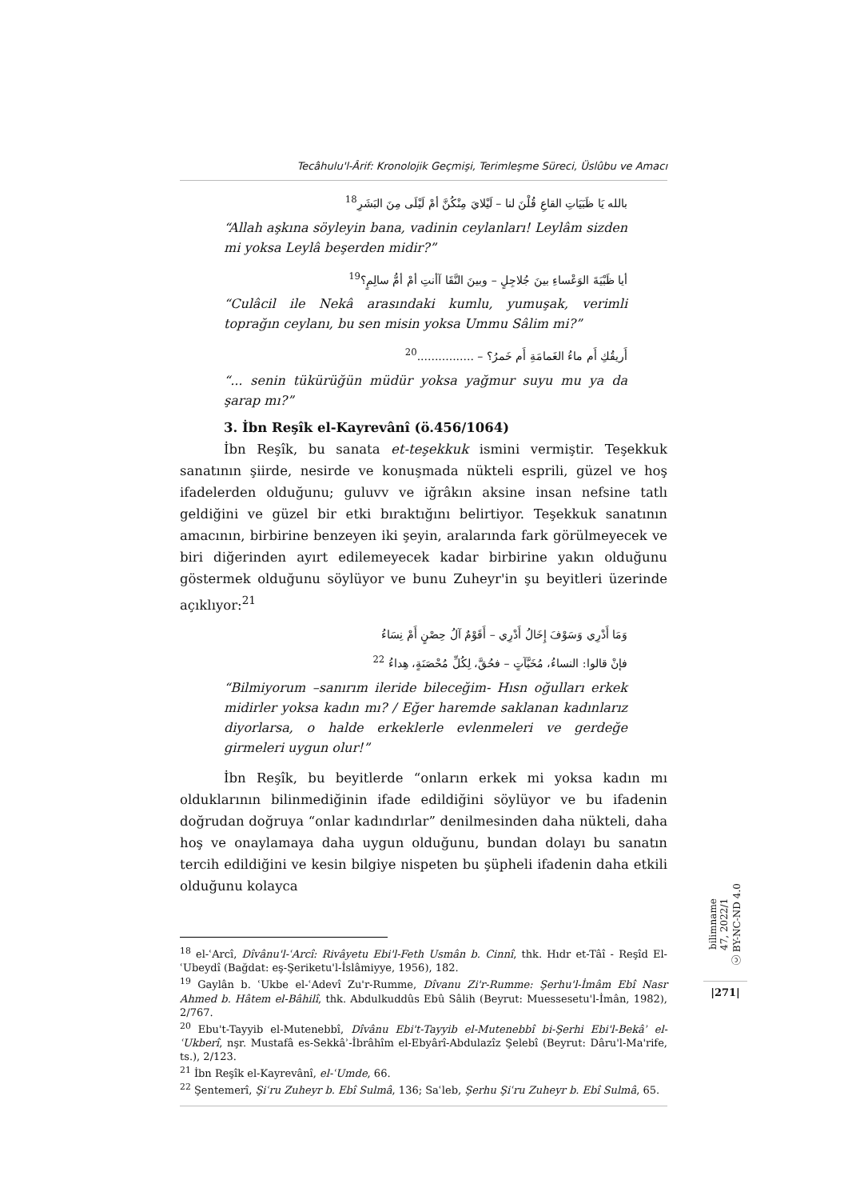Tecâhulu'l-Ârif: Kronolojik Geçmişi, Terimleşme Süreci, Üslûbu ve Amacı
بالله يَا ظَبَيَاتِ القاعِ قُلْنَ لنا – لَيْلايَ مِنْكُنَّ أمْ لَيْلَى مِنَ البَشَرِ<sup>18</sup>
“Allah aşkına söyleyin bana, vadinin ceylanları! Leylâm sizden mi yoksa Leylâ beşerden midir?”
أيا ظَبْيَةَ الوَعْساءِ بينَ جُلاجِلٍ – وبينَ النَّقَا آأنتِ أمْ أمُّ سالِمٍ؟<sup>19</sup>
“Culâcil ile Nekâ arasındaki kumlu, yumuşak, verimli toprağın ceylanı, bu sen misin yoksa Ummu Sâlim mi?”
أَريقُكِ أَم ماءُ الغَمامَةِ أَم خَمرُ؟ – ................<sup>20</sup>
“... senin tükürüğün müdür yoksa yağmur suyu mu ya da şarap mı?”
3. İbn Reşîk el-Kayrevânî (ö.456/1064)
İbn Reşîk, bu sanata et-teşekkuk ismini vermiştir. Teşekkuk sanatının şiirde, nesirde ve konuşmada nükteli esprili, güzel ve hoş ifadelerden olduğunu; guluvv ve iğrâkın aksine insan nefsine tatlı geldiğini ve güzel bir etki bıraktığını belirtiyor. Teşekkuk sanatının amacının, birbirine benzeyen iki şeyin, aralarında fark görülmeyecek ve biri diğerinden ayırt edilemeyecek kadar birbirine yakın olduğunu göstermek olduğunu söylüyor ve bunu Zuheyr'in şu beyitleri üzerinde açıklıyor:<sup>21</sup>
وَمَا أَدْرِي وَسَوْفَ إِخَالُ أَدْرِي – أَقَوْمٌ آلُ حِصْنٍ أَمْ نِسَاءُ
فإنْ قالوا: النساءُ، مُخَبَّآتٍ – فحُقَّ، لِكُلِّ مُحْصَنَةٍ، هِداءُ <sup>22</sup>
“Bilmiyorum –sanırım ileride bileceğim- Hısn oğulları erkek midirler yoksa kadın mı? / Eğer haremde saklanan kadınlarız diyorlarsa, o halde erkeklerle evlenmeleri ve gerdeğe girmeleri uygun olur!”
İbn Reşîk, bu beyitlerde “onların erkek mi yoksa kadın mı olduklarının bilinmediğinin ifade edildiğini söylüyor ve bu ifadenin doğrudan doğruya “onlar kadındırlar” denilmesinden daha nükteli, daha hoş ve onaylamaya daha uygun olduğunu, bundan dolayı bu sanatın tercih edildiğini ve kesin bilgiye nispeten bu şüpheli ifadenin daha etkili olduğunu kolayca
<sup>18</sup> el-ʿArcî, Dîvânu'l-ʿArcî: Rivâyetu Ebi'l-Feth Usmân b. Cinnî, thk. Hıdr et-Tâî - Reşîd El-ʿUbeydî (Bağdat: eş-Şeriketu'l-İslâmiyye, 1956), 182.
<sup>19</sup> Gaylân b. ʿUkbe el-ʿAdevî Zu'r-Rumme, Dîvanu Zi'r-Rumme: Şerhu'l-İmâm Ebî Nasr Ahmed b. Hâtem el-Bâhilî, thk. Abdulkuddûs Ebû Sâlih (Beyrut: Muessesetu'l-İmân, 1982), 2/767.
<sup>20</sup> Ebu't-Tayyib el-Mutenebbî, Dîvânu Ebi't-Tayyib el-Mutenebbî bi-Şerhi Ebi'l-Bekâʾ el-ʿUkberî, nşr. Mustafâ es-Sekkâʾ-İbrâhîm el-Ebyârî-Abdulazîz Şelebî (Beyrut: Dâru'l-Ma'rife, ts.), 2/123.
<sup>21</sup> İbn Reşîk el-Kayrevânî, el-ʿUmde, 66.
<sup>22</sup> Şentemerî, Şiʿru Zuheyr b. Ebî Sulmâ, 136; Saʿleb, Şerhu Şiʿru Zuheyr b. Ebî Sulmâ, 65.
bilimname
47, 2022/1
ⓒ BY-NC-ND 4.0
|271|